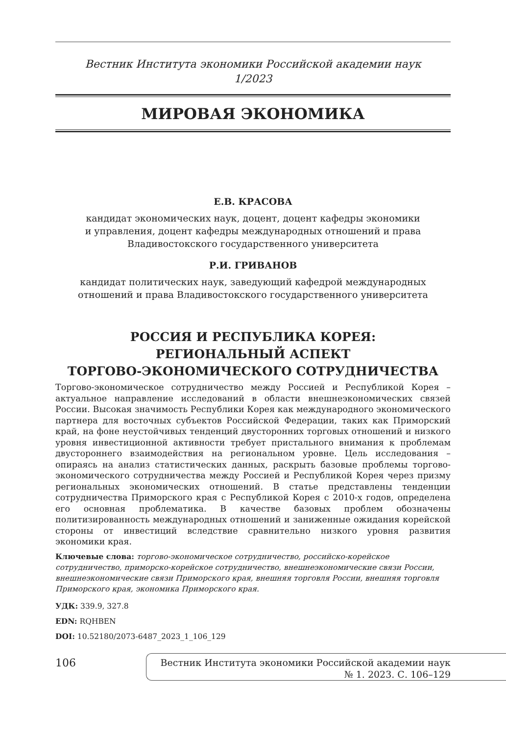Вестник Института экономики Российской академии наук
1/2023
МИРОВАЯ ЭКОНОМИКА
Е.В. КРАСОВА
кандидат экономических наук, доцент, доцент кафедры экономики
и управления, доцент кафедры международных отношений и права
Владивостокского государственного университета
Р.И. ГРИВАНОВ
кандидат политических наук, заведующий кафедрой международных
отношений и права Владивостокского государственного университета
РОССИЯ И РЕСПУБЛИКА КОРЕЯ:
РЕГИОНАЛЬНЫЙ АСПЕКТ
ТОРГОВО-ЭКОНОМИЧЕСКОГО СОТРУДНИЧЕСТВА
Торгово-экономическое сотрудничество между Россией и Республикой Корея – актуальное направление исследований в области внешнеэкономических связей России. Высокая значимость Республики Корея как международного экономического партнера для восточных субъектов Российской Федерации, таких как Приморский край, на фоне неустойчивых тенденций двусторонних торговых отношений и низкого уровня инвестиционной активности требует пристального внимания к проблемам двустороннего взаимодействия на региональном уровне. Цель исследования – опираясь на анализ статистических данных, раскрыть базовые проблемы торгово-экономического сотрудничества между Россией и Республикой Корея через призму региональных экономических отношений. В статье представлены тенденции сотрудничества Приморского края с Республикой Корея с 2010-х годов, определена его основная проблематика. В качестве базовых проблем обозначены политизированность международных отношений и заниженные ожидания корейской стороны от инвестиций вследствие сравнительно низкого уровня развития экономики края.
Ключевые слова: торгово-экономическое сотрудничество, российско-корейское сотрудничество, приморско-корейское сотрудничество, внешнеэкономические связи России, внешнеэкономические связи Приморского края, внешняя торговля России, внешняя торговля Приморского края, экономика Приморского края.
УДК: 339.9, 327.8
EDN: RQHBEN
DOI: 10.52180/2073-6487_2023_1_106_129
106
Вестник Института экономики Российской академии наук
№ 1. 2023. С. 106–129